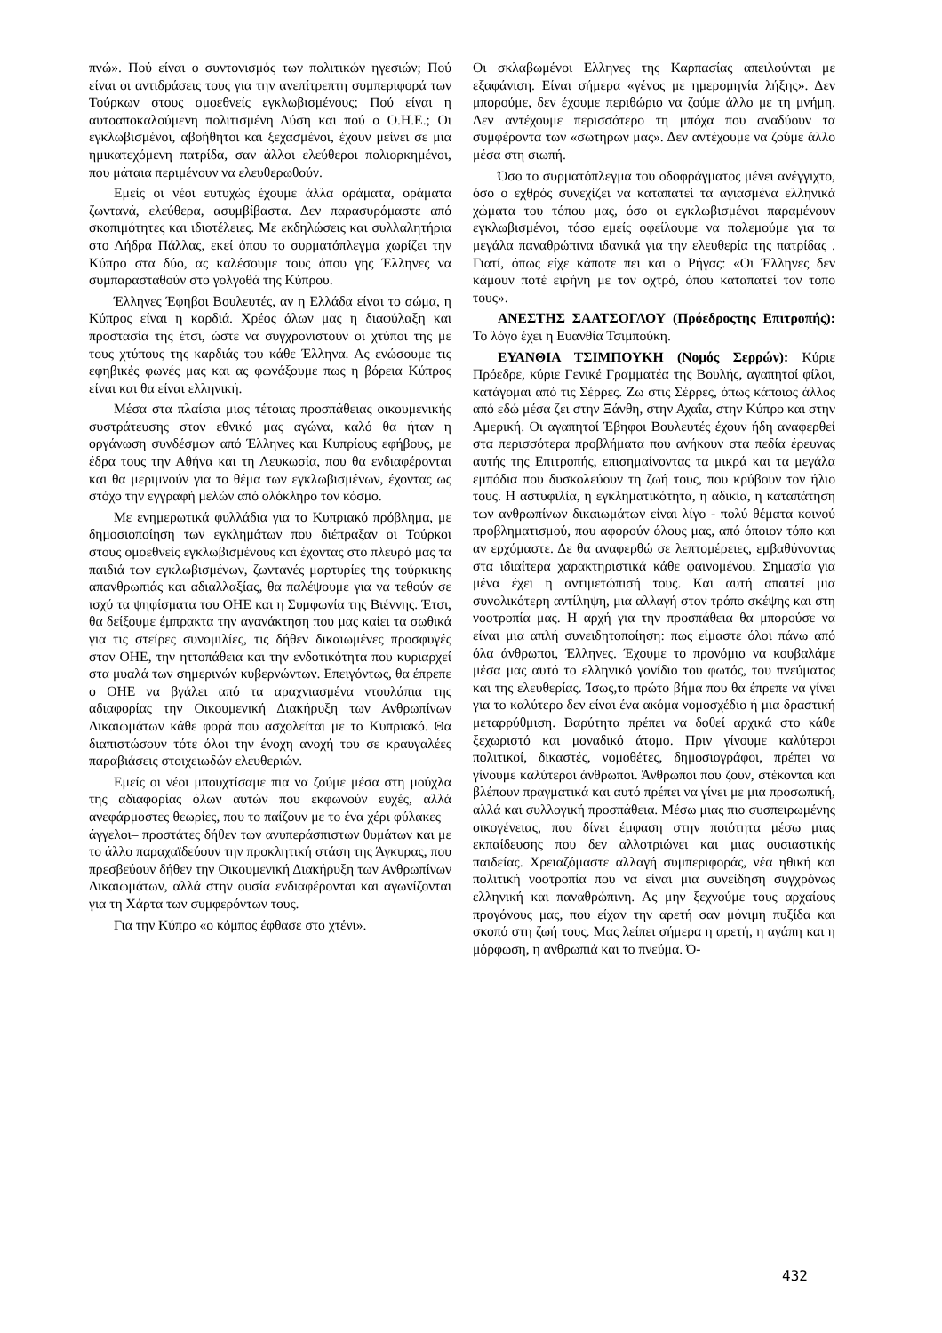πνώ». Πού είναι ο συντονισμός των πολιτικών ηγεσιών; Πού είναι οι αντιδράσεις τους για την ανεπίτρεπτη συμπεριφορά των Τούρκων στους ομοεθνείς εγκλωβισμένους; Πού είναι η αυτοαποκαλούμενη πολιτισμένη Δύση και πού ο Ο.Η.Ε.; Οι εγκλωβισμένοι, αβοήθητοι και ξεχασμένοι, έχουν μείνει σε μια ημικατεχόμενη πατρίδα, σαν άλλοι ελεύθεροι πολιορκημένοι, που μάταια περιμένουν να ελευθερωθούν.
Εμείς οι νέοι ευτυχώς έχουμε άλλα οράματα, οράματα ζωντανά, ελεύθερα, ασυμβίβαστα. Δεν παρασυρόμαστε από σκοπιμότητες και ιδιοτέλειες. Με εκδηλώσεις και συλλαλητήρια στο Λήδρα Πάλλας, εκεί όπου το συρματόπλεγμα χωρίζει την Κύπρο στα δύο, ας καλέσουμε τους όπου γης Έλληνες να συμπαρασταθούν στο γολγοθά της Κύπρου.
Έλληνες Έφηβοι Βουλευτές, αν η Ελλάδα είναι το σώμα, η Κύπρος είναι η καρδιά. Χρέος όλων μας η διαφύλαξη και προστασία της έτσι, ώστε να συγχρονιστούν οι χτύποι της με τους χτύπους της καρδιάς του κάθε Έλληνα. Ας ενώσουμε τις εφηβικές φωνές μας και ας φωνάξουμε πως η βόρεια Κύπρος είναι και θα είναι ελληνική.
Μέσα στα πλαίσια μιας τέτοιας προσπάθειας οικουμενικής συστράτευσης στον εθνικό μας αγώνα, καλό θα ήταν η οργάνωση συνδέσμων από Έλληνες και Κυπρίους εφήβους, με έδρα τους την Αθήνα και τη Λευκωσία, που θα ενδιαφέρονται και θα μεριμνούν για το θέμα των εγκλωβισμένων, έχοντας ως στόχο την εγγραφή μελών από ολόκληρο τον κόσμο.
Με ενημερωτικά φυλλάδια για το Κυπριακό πρόβλημα, με δημοσιοποίηση των εγκλημάτων που διέπραξαν οι Τούρκοι στους ομοεθνείς εγκλωβισμένους και έχοντας στο πλευρό μας τα παιδιά των εγκλωβισμένων, ζωντανές μαρτυρίες της τούρκικης απανθρωπιάς και αδιαλλαξίας, θα παλέψουμε για να τεθούν σε ισχύ τα ψηφίσματα του ΟΗΕ και η Συμφωνία της Βιέννης. Έτσι, θα δείξουμε έμπρακτα την αγανάκτηση που μας καίει τα σωθικά για τις στείρες συνομιλίες, τις δήθεν δικαιωμένες προσφυγές στον ΟΗΕ, την ηττοπάθεια και την ενδοτικότητα που κυριαρχεί στα μυαλά των σημερινών κυβερνώντων. Επειγόντως, θα έπρεπε ο ΟΗΕ να βγάλει από τα αραχνιασμένα ντουλάπια της αδιαφορίας την Οικουμενική Διακήρυξη των Ανθρωπίνων Δικαιωμάτων κάθε φορά που ασχολείται με το Κυπριακό. Θα διαπιστώσουν τότε όλοι την ένοχη ανοχή του σε κραυγαλέες παραβιάσεις στοιχειωδών ελευθεριών.
Εμείς οι νέοι μπουχτίσαμε πια να ζούμε μέσα στη μούχλα της αδιαφορίας όλων αυτών που εκφωνούν ευχές, αλλά ανεφάρμοστες θεωρίες, που το παίζουν με το ένα χέρι φύλακες –άγγελοι– προστάτες δήθεν των ανυπεράσπιστων θυμάτων και με το άλλο παραχαϊδεύουν την προκλητική στάση της Άγκυρας, που πρεσβεύουν δήθεν την Οικουμενική Διακήρυξη των Ανθρωπίνων Δικαιωμάτων, αλλά στην ουσία ενδιαφέρονται και αγωνίζονται για τη Χάρτα των συμφερόντων τους.
Για την Κύπρο «ο κόμπος έφθασε στο χτένι».
Οι σκλαβωμένοι Ελληνες της Καρπασίας απειλούνται με εξαφάνιση. Είναι σήμερα «γένος με ημερομηνία λήξης». Δεν μπορούμε, δεν έχουμε περιθώριο να ζούμε άλλο με τη μνήμη. Δεν αντέχουμε περισσότερο τη μπόχα που αναδύουν τα συμφέροντα των «σωτήρων μας». Δεν αντέχουμε να ζούμε άλλο μέσα στη σιωπή.
Όσο το συρματόπλεγμα του οδοφράγματος μένει ανέγγιχτο, όσο ο εχθρός συνεχίζει να καταπατεί τα αγιασμένα ελληνικά χώματα του τόπου μας, όσο οι εγκλωβισμένοι παραμένουν εγκλωβισμένοι, τόσο εμείς οφείλουμε να πολεμούμε για τα μεγάλα παναθρώπινα ιδανικά για την ελευθερία της πατρίδας . Γιατί, όπως είχε κάποτε πει και ο Ρήγας: «Οι Έλληνες δεν κάμουν ποτέ ειρήνη με τον οχτρό, όπου καταπατεί τον τόπο τους».
ΑΝΕΣΤΗΣ ΣΑΑΤΣΟΓΛΟΥ (Πρόεδροςτης Επιτροπής): Το λόγο έχει η Ευανθία Τσιμπούκη.
ΕΥΑΝΘΙΑ ΤΣΙΜΠΟΥΚΗ (Νομός Σερρών): Κύριε Πρόεδρε, κύριε Γενικέ Γραμματέα της Βουλής, αγαπητοί φίλοι, κατάγομαι από τις Σέρρες. Ζω στις Σέρρες, όπως κάποιος άλλος από εδώ μέσα ζει στην Ξάνθη, στην Αχαΐα, στην Κύπρο και στην Αμερική. Οι αγαπητοί Έβηφοι Βουλευτές έχουν ήδη αναφερθεί στα περισσότερα προβλήματα που ανήκουν στα πεδία έρευνας αυτής της Επιτροπής, επισημαίνοντας τα μικρά και τα μεγάλα εμπόδια που δυσκολεύουν τη ζωή τους, που κρύβουν τον ήλιο τους. Η αστυφιλία, η εγκληματικότητα, η αδικία, η καταπάτηση των ανθρωπίνων δικαιωμάτων είναι λίγο - πολύ θέματα κοινού προβληματισμού, που αφορούν όλους μας, από όποιον τόπο και αν ερχόμαστε. Δε θα αναφερθώ σε λεπτομέρειες, εμβαθύνοντας στα ιδιαίτερα χαρακτηριστικά κάθε φαινομένου. Σημασία για μένα έχει η αντιμετώπισή τους. Και αυτή απαιτεί μια συνολικότερη αντίληψη, μια αλλαγή στον τρόπο σκέψης και στη νοοτροπία μας. Η αρχή για την προσπάθεια θα μπορούσε να είναι μια απλή συνειδητοποίηση: πως είμαστε όλοι πάνω από όλα άνθρωποι, Έλληνες. Έχουμε το προνόμιο να κουβαλάμε μέσα μας αυτό το ελληνικό γονίδιο του φωτός, του πνεύματος και της ελευθερίας. Ίσως,το πρώτο βήμα που θα έπρεπε να γίνει για το καλύτερο δεν είναι ένα ακόμα νομοσχέδιο ή μια δραστική μεταρρύθμιση. Βαρύτητα πρέπει να δοθεί αρχικά στο κάθε ξεχωριστό και μοναδικό άτομο. Πριν γίνουμε καλύτεροι πολιτικοί, δικαστές, νομοθέτες, δημοσιογράφοι, πρέπει να γίνουμε καλύτεροι άνθρωποι. Άνθρωποι που ζουν, στέκονται και βλέπουν πραγματικά και αυτό πρέπει να γίνει με μια προσωπική, αλλά και συλλογική προσπάθεια. Μέσω μιας πιο συσπειρωμένης οικογένειας, που δίνει έμφαση στην ποιότητα μέσω μιας εκπαίδευσης που δεν αλλοτριώνει και μιας ουσιαστικής παιδείας. Χρειαζόμαστε αλλαγή συμπεριφοράς, νέα ηθική και πολιτική νοοτροπία που να είναι μια συνείδηση συγχρόνως ελληνική και παναθρώπινη. Ας μην ξεχνούμε τους αρχαίους προγόνους μας, που είχαν την αρετή σαν μόνιμη πυξίδα και σκοπό στη ζωή τους. Μας λείπει σήμερα η αρετή, η αγάπη και η μόρφωση, η ανθρωπιά και το πνεύμα. Ό-
432